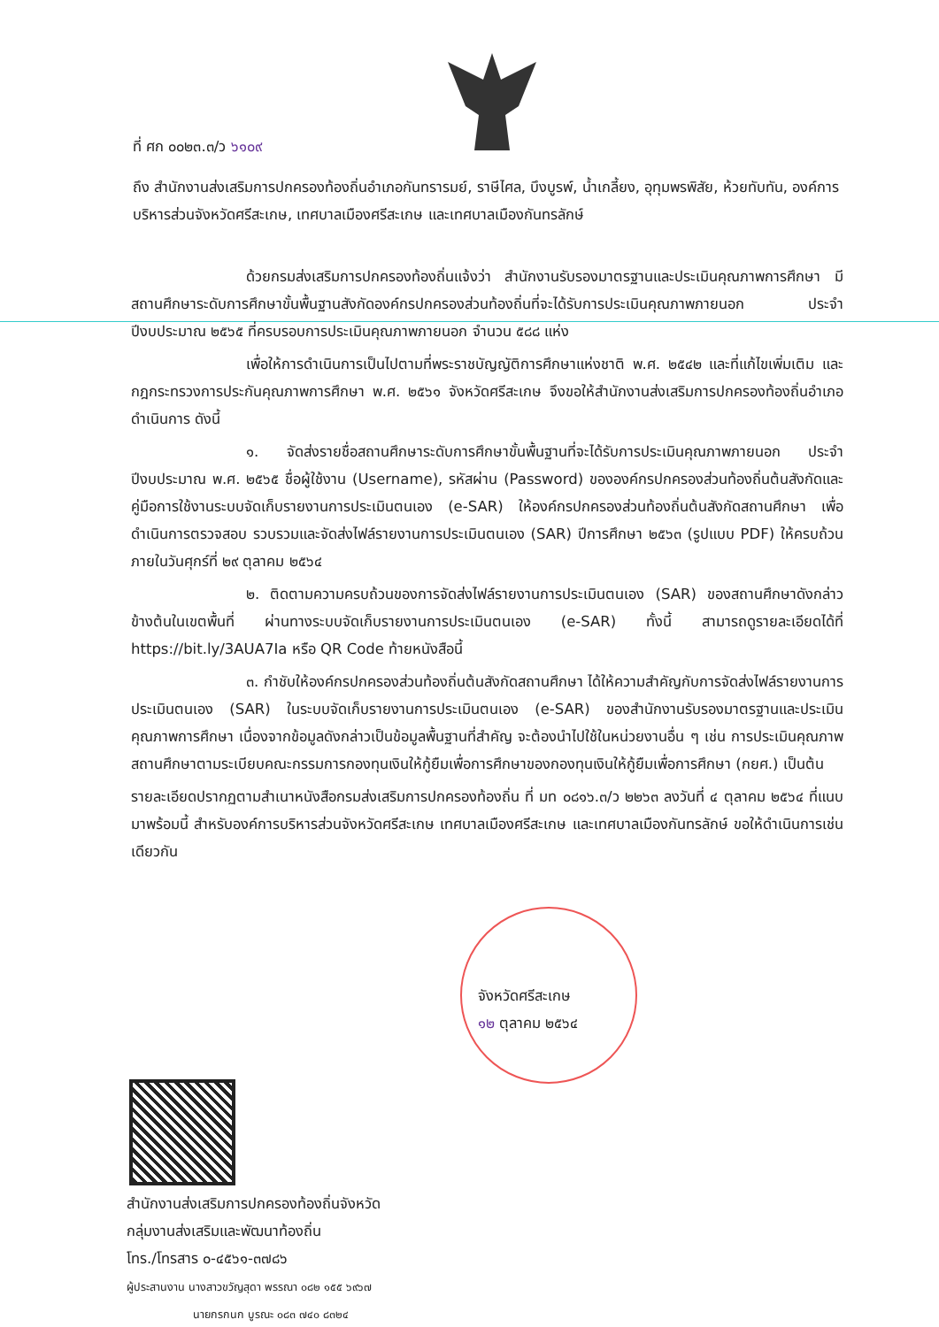ที่ ศก ๐๐๒๓.๓/ว ๖๑๐๙
ถึง สำนักงานส่งเสริมการปกครองท้องถิ่นอำเภอกันทรารมย์, ราษีไศล, บึงบูรพ์, น้ำเกลี้ยง, อุทุมพรพิสัย, ห้วยทับทัน, องค์การบริหารส่วนจังหวัดศรีสะเกษ, เทศบาลเมืองศรีสะเกษ และเทศบาลเมืองกันทรลักษ์
ด้วยกรมส่งเสริมการปกครองท้องถิ่นแจ้งว่า สำนักงานรับรองมาตรฐานและประเมินคุณภาพการศึกษา มีสถานศึกษาระดับการศึกษาขั้นพื้นฐานสังกัดองค์กรปกครองส่วนท้องถิ่นที่จะได้รับการประเมินคุณภาพภายนอก ประจำปีงบประมาณ ๒๕๖๕ ที่ครบรอบการประเมินคุณภาพภายนอก จำนวน ๕๘๘ แห่ง
เพื่อให้การดำเนินการเป็นไปตามที่พระราชบัญญัติการศึกษาแห่งชาติ พ.ศ. ๒๕๔๒ และที่แก้ไขเพิ่มเติม และกฎกระทรวงการประกันคุณภาพการศึกษา พ.ศ. ๒๕๖๑ จังหวัดศรีสะเกษ จึงขอให้สำนักงานส่งเสริมการปกครองท้องถิ่นอำเภอดำเนินการ ดังนี้
๑. จัดส่งรายชื่อสถานศึกษาระดับการศึกษาขั้นพื้นฐานที่จะได้รับการประเมินคุณภาพภายนอก ประจำปีงบประมาณ พ.ศ. ๒๕๖๕ ชื่อผู้ใช้งาน (Username), รหัสผ่าน (Password) ขององค์กรปกครองส่วนท้องถิ่นต้นสังกัดและคู่มือการใช้งานระบบจัดเก็บรายงานการประเมินตนเอง (e-SAR) ให้องค์กรปกครองส่วนท้องถิ่นต้นสังกัดสถานศึกษา เพื่อดำเนินการตรวจสอบ รวบรวมและจัดส่งไฟล์รายงานการประเมินตนเอง (SAR) ปีการศึกษา ๒๕๖๓ (รูปแบบ PDF) ให้ครบถ้วนภายในวันศุกร์ที่ ๒๙ ตุลาคม ๒๕๖๔
๒. ติดตามความครบถ้วนของการจัดส่งไฟล์รายงานการประเมินตนเอง (SAR) ของสถานศึกษาดังกล่าวข้างต้นในเขตพื้นที่ ผ่านทางระบบจัดเก็บรายงานการประเมินตนเอง (e-SAR) ทั้งนี้ สามารถดูรายละเอียดได้ที่ https://bit.ly/3AUA7Ia หรือ QR Code ท้ายหนังสือนี้
๓. กำชับให้องค์กรปกครองส่วนท้องถิ่นต้นสังกัดสถานศึกษา ได้ให้ความสำคัญกับการจัดส่งไฟล์รายงานการประเมินตนเอง (SAR) ในระบบจัดเก็บรายงานการประเมินตนเอง (e-SAR) ของสำนักงานรับรองมาตรฐานและประเมินคุณภาพการศึกษา เนื่องจากข้อมูลดังกล่าวเป็นข้อมูลพื้นฐานที่สำคัญ จะต้องนำไปใช้ในหน่วยงานอื่น ๆ เช่น การประเมินคุณภาพสถานศึกษาตามระเบียบคณะกรรมการกองทุนเงินให้กู้ยืมเพื่อการศึกษาของกองทุนเงินให้กู้ยืมเพื่อการศึกษา (กยศ.) เป็นต้น
รายละเอียดปรากฏตามสำเนาหนังสือกรมส่งเสริมการปกครองท้องถิ่น ที่ มท ๐๘๑๖.๓/ว ๒๒๖๓ ลงวันที่ ๔ ตุลาคม ๒๕๖๔ ที่แนบมาพร้อมนี้ สำหรับองค์การบริหารส่วนจังหวัดศรีสะเกษ เทศบาลเมืองศรีสะเกษ และเทศบาลเมืองกันทรลักษ์ ขอให้ดำเนินการเช่นเดียวกัน
จังหวัดศรีสะเกษ
๑๒ ตุลาคม ๒๕๖๔
สำนักงานส่งเสริมการปกครองท้องถิ่นจังหวัด
กลุ่มงานส่งเสริมและพัฒนาท้องถิ่น
โทร./โทรสาร ๐-๔๕๖๑-๓๗๘๖
ผู้ประสานงาน นางสาวขวัญสุดา พรรณา ๐๘๒ ๑๕๕ ๖๙๖๗
นายกรกนก บูรณะ ๐๘๓ ๗๔๐ ๘๓๒๔